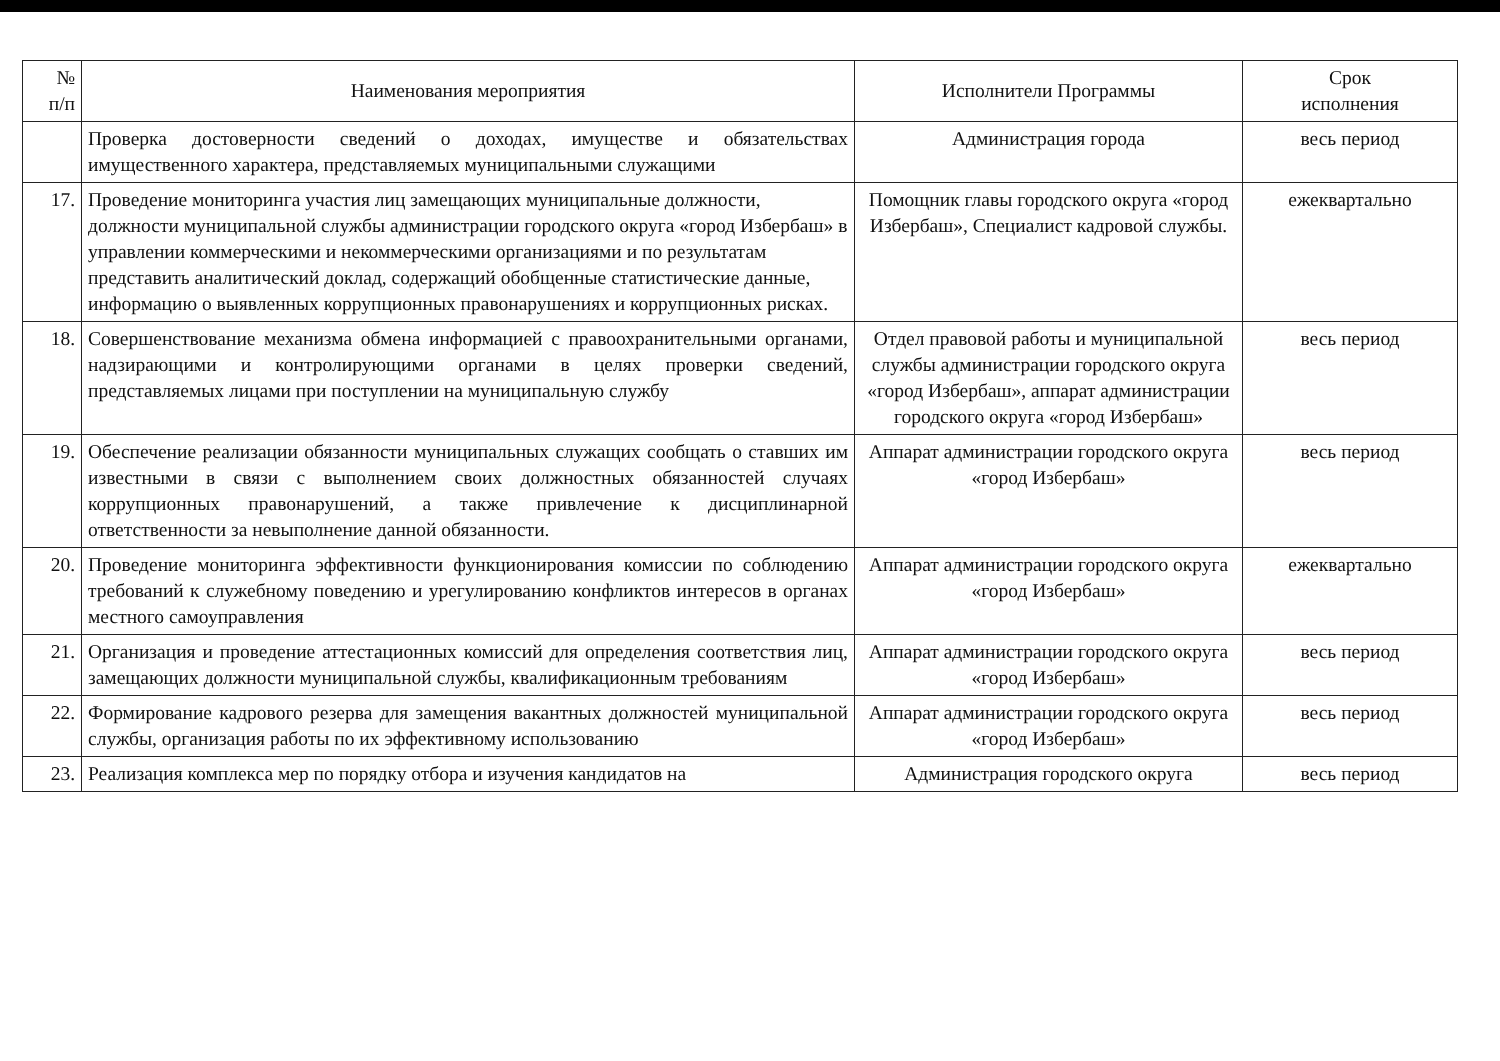| № п/п | Наименования мероприятия | Исполнители Программы | Срок исполнения |
| --- | --- | --- | --- |
| | Проверка достоверности сведений о доходах, имуществе и обязательствах имущественного характера, представляемых муниципальными служащими | Администрация города | весь период |
| 17. | Проведение мониторинга участия лиц замещающих муниципальные должности, должности муниципальной службы администрации городского округа «город Избербаш» в управлении коммерческими и некоммерческими организациями и по результатам представить аналитический доклад, содержащий обобщенные статистические данные, информацию о выявленных коррупционных правонарушениях и коррупционных рисках. | Помощник главы городского округа «город Избербаш», Специалист кадровой службы. | ежеквартально |
| 18. | Совершенствование механизма обмена информацией с правоохранительными органами, надзирающими и контролирующими органами в целях проверки сведений, представляемых лицами при поступлении на муниципальную службу | Отдел правовой работы и муниципальной службы администрации городского округа «город Избербаш», аппарат администрации городского округа «город Избербаш» | весь период |
| 19. | Обеспечение реализации обязанности муниципальных служащих сообщать о ставших им известными в связи с выполнением своих должностных обязанностей случаях коррупционных правонарушений, а также привлечение к дисциплинарной ответственности за невыполнение данной обязанности. | Аппарат администрации городского округа «город Избербаш» | весь период |
| 20. | Проведение мониторинга эффективности функционирования комиссии по соблюдению требований к служебному поведению и урегулированию конфликтов интересов в органах местного самоуправления | Аппарат администрации городского округа «город Избербаш» | ежеквартально |
| 21. | Организация и проведение аттестационных комиссий для определения соответствия лиц, замещающих должности муниципальной службы, квалификационным требованиям | Аппарат администрации городского округа «город Избербаш» | весь период |
| 22. | Формирование кадрового резерва для замещения вакантных должностей муниципальной службы, организация работы по их эффективному использованию | Аппарат администрации городского округа «город Избербаш» | весь период |
| 23. | Реализация комплекса мер по порядку отбора и изучения кандидатов на | Администрация городского округа | весь период |